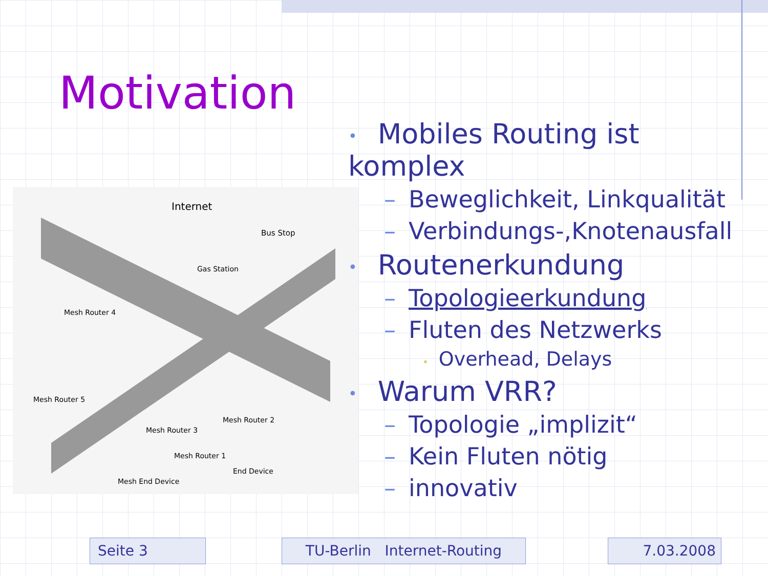Motivation
Internet
Bus Stop
Gas Station
Mesh Router 4
Mesh Router 5
Mesh Router 2
Mesh Router 3
Mesh Router 1
End Device
Mesh End Device
• Mobiles Routing ist komplex
– Beweglichkeit, Linkqualität
– Verbindungs-,Knotenausfall
• Routenerkundung
– Topologieerkundung
– Fluten des Netzwerks
• Overhead, Delays
• Warum VRR?
– Topologie „implizit“
– Kein Fluten nötig
– innovativ
Seite 3 TU-Berlin Internet-Routing 7.03.2008